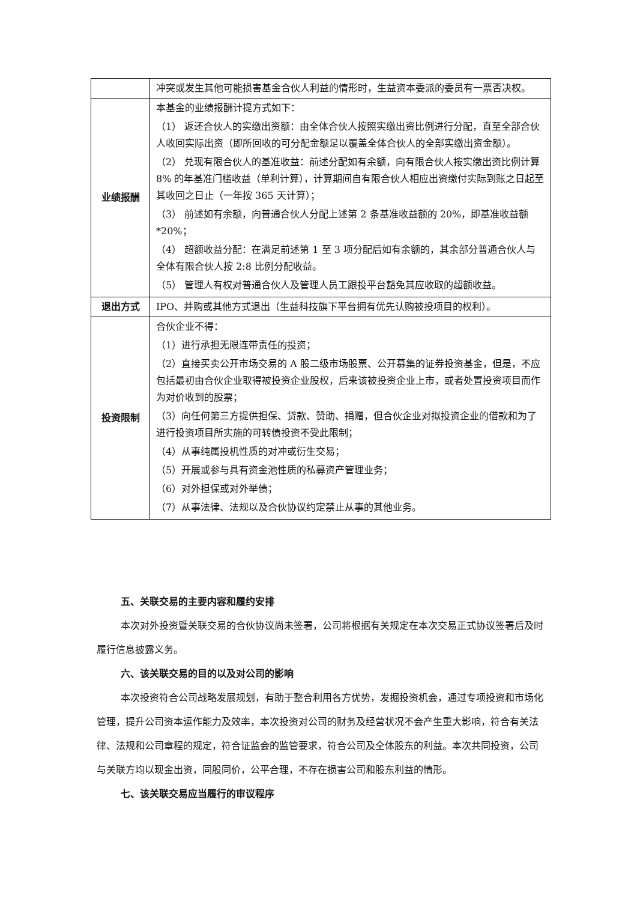| | 冲突或发生其他可能损害基金合伙人利益的情形时，生益资本委派的委员有一票否决权。 |
| 业绩报酬 | 本基金的业绩报酬计提方式如下： （1） 返还合伙人的实缴出资额：由全体合伙人按照实缴出资比例进行分配，直至全部合伙人收回实际出资（即所回收的可分配金额足以覆盖全体合伙人的全部实缴出资金额）。 （2） 兑现有限合伙人的基准收益：前述分配如有余额，向有限合伙人按实缴出资比例计算 8% 的年基准门槛收益（单利计算），计算期间自有限合伙人相应出资缴付实际到账之日起至其收回之日止（一年按 365 天计算）； （3） 前述如有余额，向普通合伙人分配上述第 2 条基准收益额的 20%，即基准收益额*20%； （4） 超额收益分配：在满足前述第 1 至 3 项分配后如有余额的，其余部分普通合伙人与全体有限合伙人按 2:8 比例分配收益。 （5） 管理人有权对普通合伙人及管理人员工跟投平台豁免其应收取的超额收益。 |
| 退出方式 | IPO、并购或其他方式退出（生益科技旗下平台拥有优先认购被投项目的权利）。 |
| 投资限制 | 合伙企业不得： （1）进行承担无限连带责任的投资； （2）直接买卖公开市场交易的 A 股二级市场股票、公开募集的证券投资基金，但是，不应包括最初由合伙企业取得被投资企业股权，后来该被投资企业上市，或者处置投资项目而作为对价收到的股票； （3）向任何第三方提供担保、贷款、赞助、捐赠，但合伙企业对拟投资企业的借款和为了进行投资项目所实施的可转债投资不受此限制； （4）从事纯属投机性质的对冲或衍生交易； （5）开展或参与具有资金池性质的私募资产管理业务； （6）对外担保或对外举债； （7）从事法律、法规以及合伙协议约定禁止从事的其他业务。 |
五、关联交易的主要内容和履约安排
本次对外投资暨关联交易的合伙协议尚未签署，公司将根据有关规定在本次交易正式协议签署后及时履行信息披露义务。
六、该关联交易的目的以及对公司的影响
本次投资符合公司战略发展规划，有助于整合利用各方优势，发掘投资机会，通过专项投资和市场化管理，提升公司资本运作能力及效率，本次投资对公司的财务及经营状况不会产生重大影响，符合有关法律、法规和公司章程的规定，符合证监会的监管要求，符合公司及全体股东的利益。本次共同投资，公司与关联方均以现金出资，同股同价，公平合理，不存在损害公司和股东利益的情形。
七、该关联交易应当履行的审议程序